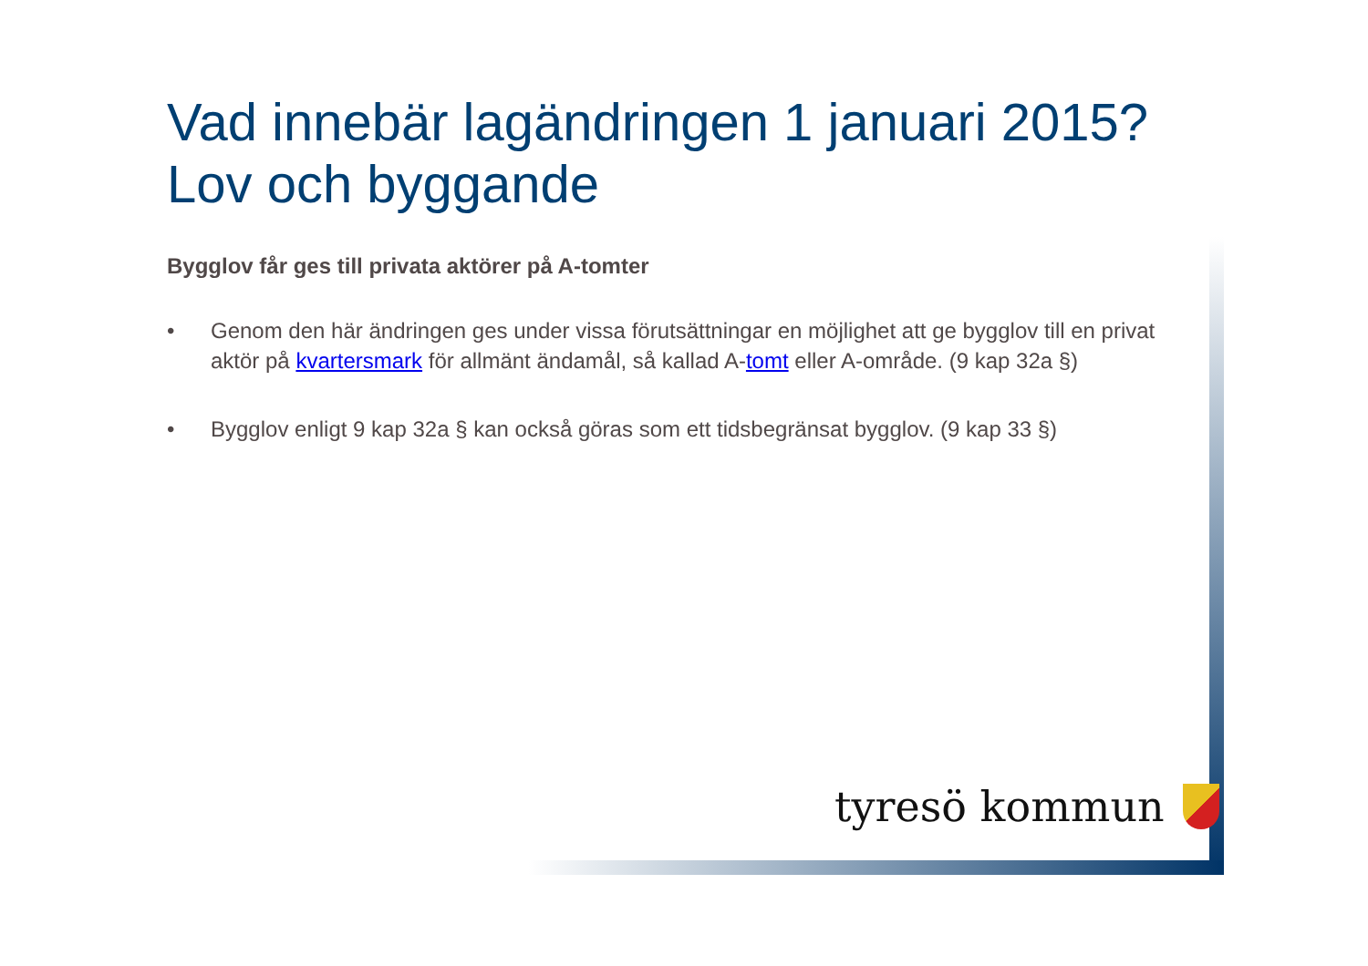Vad innebär lagändringen 1 januari 2015?
Lov och byggande
Bygglov får ges till privata aktörer på A-tomter
• Genom den här ändringen ges under vissa förutsättningar en möjlighet att ge bygglov till en privat aktör på kvartersmark för allmänt ändamål, så kallad A-tomt eller A-område. (9 kap 32a §)
• Bygglov enligt 9 kap 32a § kan också göras som ett tidsbegränsat bygglov. (9 kap 33 §)
tyresö kommun